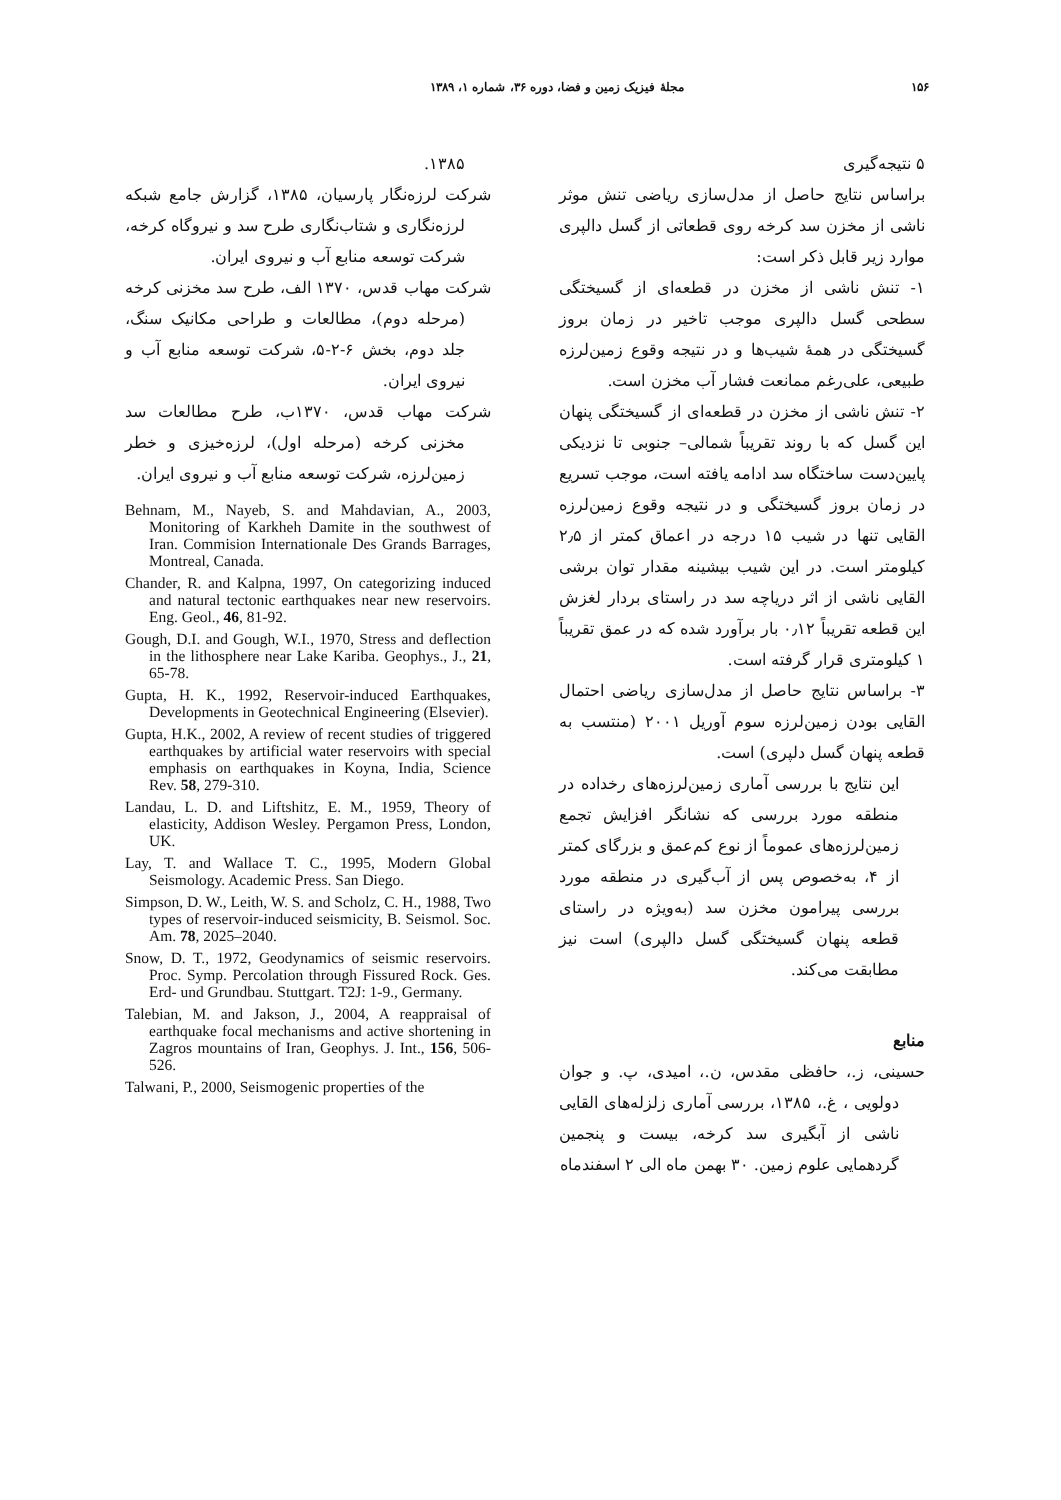۱۵۶ مجلهٔ فیزیک زمین و فضا، دوره ۳۶، شماره ۱، ۱۳۸۹
۵ نتیجه‌گیری
براساس نتایج حاصل از مدل‌سازی ریاضی تنش موثر ناشی از مخزن سد کرخه روی قطعاتی از گسل دالپری موارد زیر قابل ذکر است:
۱- تنش ناشی از مخزن در قطعه‌ای از گسیختگی سطحی گسل دالپری موجب تاخیر در زمان بروز گسیختگی در همهٔ شیب‌ها و در نتیجه وقوع زمین‌لرزه طبیعی، علی‌رغم ممانعت فشار آب مخزن است.
۲- تنش ناشی از مخزن در قطعه‌ای از گسیختگی پنهان این گسل که با روند تقریباً شمالی– جنوبی تا نزدیکی پایین‌دست ساختگاه سد ادامه یافته است، موجب تسریع در زمان بروز گسیختگی و در نتیجه وقوع زمین‌لرزه القایی تنها در شیب ۱۵ درجه در اعماق کمتر از ۲٫۵ کیلومتر است. در این شیب بیشینه مقدار توان برشی القایی ناشی از اثر دریاچه سد در راستای بردار لغزش این قطعه تقریباً ۰٫۱۲ بار برآورد شده که در عمق تقریباً ۱ کیلومتری قرار گرفته است.
۳- براساس نتایج حاصل از مدل‌سازی ریاضی احتمال القایی بودن زمین‌لرزه سوم آوریل ۲۰۰۱ (منتسب به قطعه پنهان گسل دلپری) است.
این نتایج با بررسی آماری زمین‌لرزه‌های رخداده در منطقه مورد بررسی که نشانگر افزایش تجمع زمین‌لرزه‌های عموماً از نوع کم‌عمق و بزرگای کمتر از ۴، به‌خصوص پس از آب‌گیری در منطقه مورد بررسی پیرامون مخزن سد (به‌ویژه در راستای قطعه پنهان گسیختگی گسل دالپری) است نیز مطابقت می‌کند.
منابع
حسینی، ز.، حافظی مقدس، ن.، امیدی، پ. و جوان دولویی ، غ.، ۱۳۸۵، بررسی آماری زلزله‌های القایی ناشی از آبگیری سد کرخه، بیست و پنجمین گردهمایی علوم زمین. ۳۰ بهمن ماه الی ۲ اسفندماه
۱۳۸۵.
شرکت لرزه‌نگار پارسیان، ۱۳۸۵، گزارش جامع شبکه لرزه‌نگاری و شتاب‌نگاری طرح سد و نیروگاه کرخه، شرکت توسعه منابع آب و نیروی ایران.
شرکت مهاب قدس، ۱۳۷۰ الف، طرح سد مخزنی کرخه (مرحله دوم)، مطالعات و طراحی مکانیک سنگ، جلد دوم، بخش ۶-۲-۵، شرکت توسعه منابع آب و نیروی ایران.
شرکت مهاب قدس، ۱۳۷۰ب، طرح مطالعات سد مخزنی کرخه (مرحله اول)، لرزه‌خیزی و خطر زمین‌لرزه، شرکت توسعه منابع آب و نیروی ایران.
Behnam, M., Nayeb, S. and Mahdavian, A., 2003, Monitoring of Karkheh Damite in the southwest of Iran. Commision Internationale Des Grands Barrages, Montreal, Canada.
Chander, R. and Kalpna, 1997, On categorizing induced and natural tectonic earthquakes near new reservoirs. Eng. Geol., 46, 81-92.
Gough, D.I. and Gough, W.I., 1970, Stress and deflection in the lithosphere near Lake Kariba. Geophys., J., 21, 65-78.
Gupta, H. K., 1992, Reservoir-induced Earthquakes, Developments in Geotechnical Engineering (Elsevier).
Gupta, H.K., 2002, A review of recent studies of triggered earthquakes by artificial water reservoirs with special emphasis on earthquakes in Koyna, India, Science Rev. 58, 279-310.
Landau, L. D. and Liftshitz, E. M., 1959, Theory of elasticity, Addison Wesley. Pergamon Press, London, UK.
Lay, T. and Wallace T. C., 1995, Modern Global Seismology. Academic Press. San Diego.
Simpson, D. W., Leith, W. S. and Scholz, C. H., 1988, Two types of reservoir-induced seismicity, B. Seismol. Soc. Am. 78, 2025–2040.
Snow, D. T., 1972, Geodynamics of seismic reservoirs. Proc. Symp. Percolation through Fissured Rock. Ges. Erd- und Grundbau. Stuttgart. T2J: 1-9., Germany.
Talebian, M. and Jakson, J., 2004, A reappraisal of earthquake focal mechanisms and active shortening in Zagros mountains of Iran, Geophys. J. Int., 156, 506-526.
Talwani, P., 2000, Seismogenic properties of the